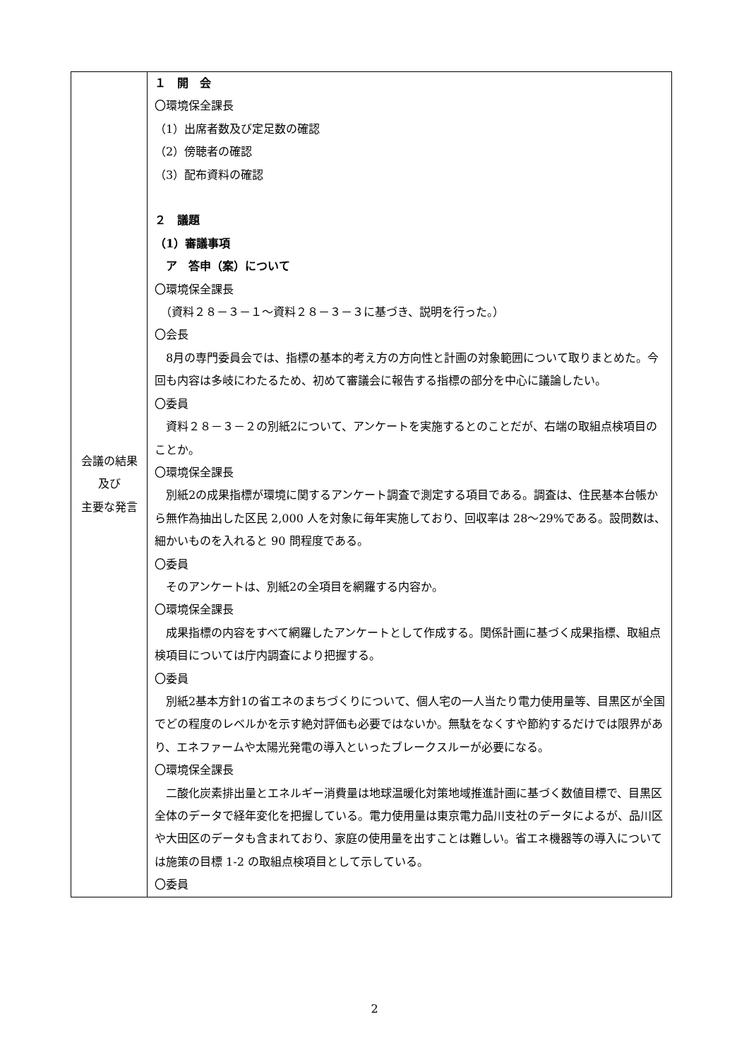| 会議の結果 及び 主要な発言 | １ 開 会 〇環境保全課長 （1）出席者数及び定足数の確認 （2）傍聴者の確認 （3）配布資料の確認 ２ 議題 （1）審議事項 ア 答申（案）について 〇環境保全課長 （資料２８－３－１～資料２８－３－３に基づき、説明を行った。） 〇会長 8月の専門委員会では、指標の基本的考え方の方向性と計画の対象範囲について取りまとめた。今回も内容は多岐にわたるため、初めて審議会に報告する指標の部分を中心に議論したい。 〇委員 資料２８－３－２の別紙2について、アンケートを実施するとのことだが、右端の取組点検項目のことか。 〇環境保全課長 別紙2の成果指標が環境に関するアンケート調査で測定する項目である。調査は、住民基本台帳から無作為抽出した区民 2,000 人を対象に毎年実施しており、回収率は 28～29%である。設問数は、細かいものを入れると 90 問程度である。 〇委員 そのアンケートは、別紙2の全項目を網羅する内容か。 〇環境保全課長 成果指標の内容をすべて網羅したアンケートとして作成する。関係計画に基づく成果指標、取組点検項目については庁内調査により把握する。 〇委員 別紙2基本方針1の省エネのまちづくりについて、個人宅の一人当たり電力使用量等、目黒区が全国でどの程度のレベルかを示す絶対評価も必要ではないか。無駄をなくすや節約するだけでは限界があり、エネファームや太陽光発電の導入といったブレークスルーが必要になる。 〇環境保全課長 二酸化炭素排出量とエネルギー消費量は地球温暖化対策地域推進計画に基づく数値目標で、目黒区全体のデータで経年変化を把握している。電力使用量は東京電力品川支社のデータによるが、品川区や大田区のデータも含まれており、家庭の使用量を出すことは難しい。省エネ機器等の導入については施策の目標 1-2 の取組点検項目として示している。 〇委員 |
2